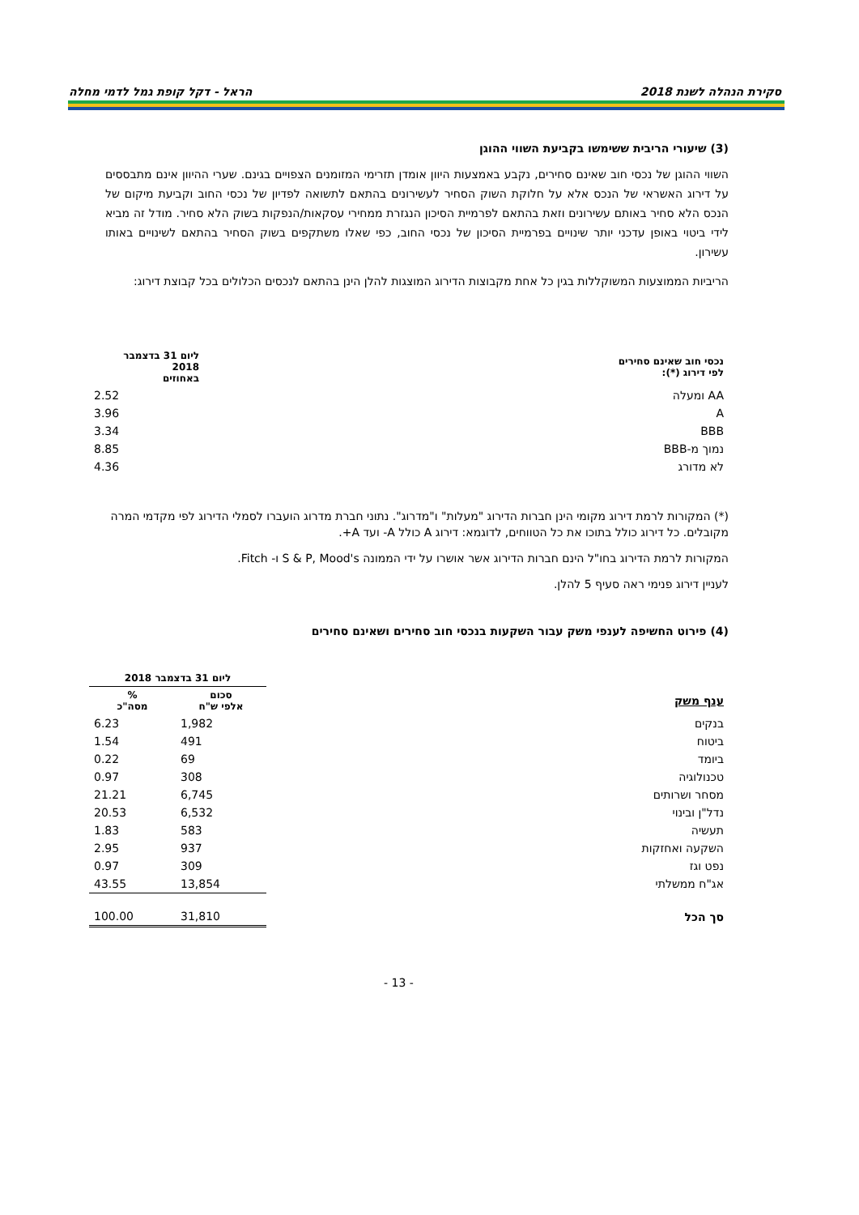סקירת הנהלה לשנת 2018 הראל - דקל קופת גמל לדמי מחלה
(3) שיעורי הריבית ששימשו בקביעת השווי ההוגן
השווי ההוגן של נכסי חוב שאינם סחירים, נקבע באמצעות היוון אומדן תזרימי המזומנים הצפויים בגינם. שערי ההיוון אינם מתבססים על דירוג האשראי של הנכס אלא על חלוקת השוק הסחיר לעשירונים בהתאם לתשואה לפדיון של נכסי החוב וקביעת מיקום של הנכס הלא סחיר באותם עשירונים וזאת בהתאם לפרמיית הסיכון הנגזרת ממחירי עסקאות/הנפקות בשוק הלא סחיר. מודל זה מביא לידי ביטוי באופן עדכני יותר שינויים בפרמיית הסיכון של נכסי החוב, כפי שאלו משתקפים בשוק הסחיר בהתאם לשינויים באותו עשירון.
הריביות הממוצעות המשוקללות בגין כל אחת מקבוצות הדירוג המוצגות להלן הינן בהתאם לנכסים הכלולים בכל קבוצת דירוג:
| נכסי חוב שאינם סחירים לפי דירוג (*): | | ליום 31 בדצמבר 2018 באחוזים |
| --- | --- | --- |
| AA ומעלה | | 2.52 |
| A | | 3.96 |
| BBB | | 3.34 |
| נמוך מ-BBB | | 8.85 |
| לא מדורג | | 4.36 |
(*) המקורות לרמת דירוג מקומי הינן חברות הדירוג "מעלות" ו"מדרוג". נתוני חברת מדרוג הועברו לסמלי הדירוג לפי מקדמי המרה מקובלים. כל דירוג כולל בתוכו את כל הטווחים, לדוגמא: דירוג A כולל A- ועד A+.
המקורות לרמת הדירוג בחו"ל הינם חברות הדירוג אשר אושרו על ידי הממונה S & P, Mood's ו- Fitch.
לעניין דירוג פנימי ראה סעיף 5 להלן.
(4) פירוט החשיפה לענפי משק עבור השקעות בנכסי חוב סחירים ושאינם סחירים
| | ליום 31 בדצמבר 2018 | |
| --- | --- | --- |
| ענף משק | סכום אלפי ש"ח | % מסה"כ |
| בנקים | 1,982 | 6.23 |
| ביטוח | 491 | 1.54 |
| ביומד | 69 | 0.22 |
| טכנולוגיה | 308 | 0.97 |
| מסחר ושרותים | 6,745 | 21.21 |
| נדל"ן ובינוי | 6,532 | 20.53 |
| תעשיה | 583 | 1.83 |
| השקעה ואחזקות | 937 | 2.95 |
| נפט וגז | 309 | 0.97 |
| אג"ח ממשלתי | 13,854 | 43.55 |
| סך הכל | 31,810 | 100.00 |
- 13 -